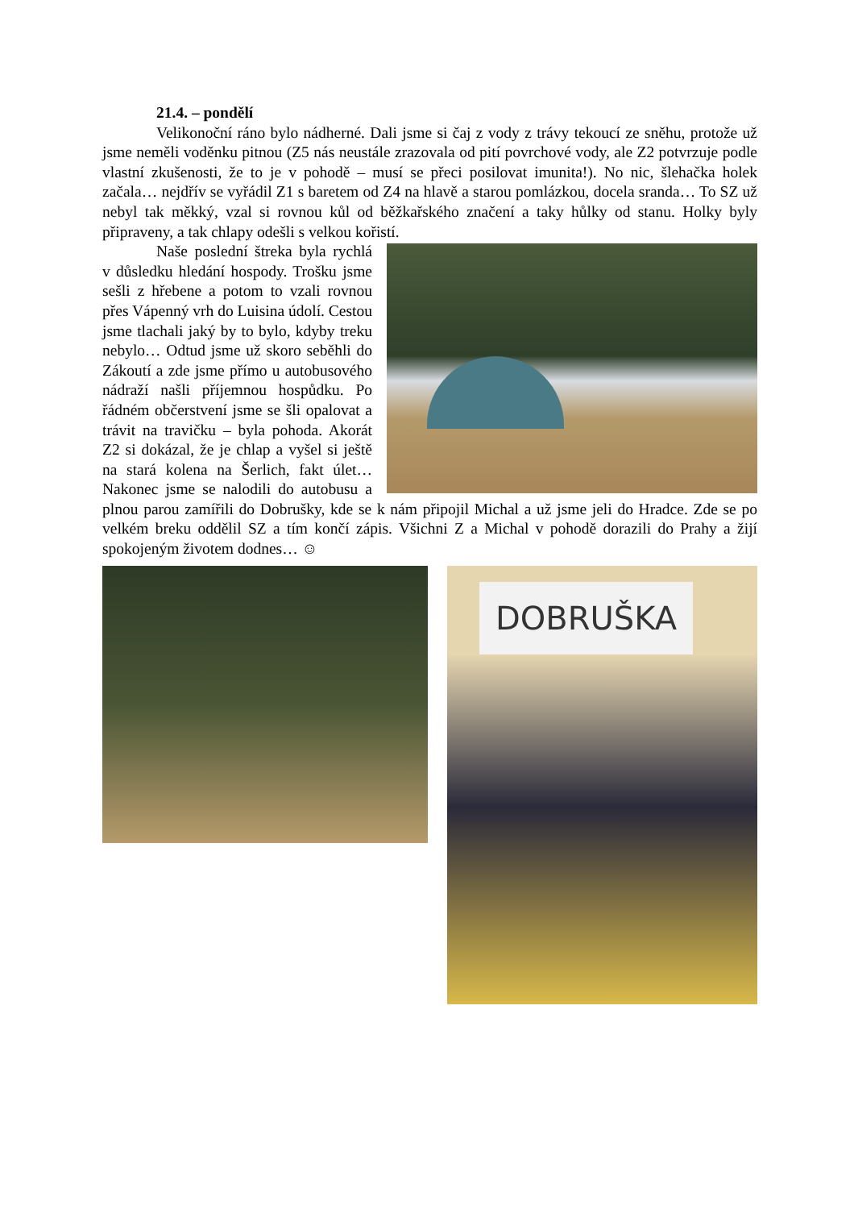21.4. – pondělí
Velikonoční ráno bylo nádherné. Dali jsme si čaj z vody z trávy tekoucí ze sněhu, protože už jsme neměli voděnku pitnou (Z5 nás neustále zrazovala od pití povrchové vody, ale Z2 potvrzuje podle vlastní zkušenosti, že to je v pohodě – musí se přeci posilovat imunita!). No nic, šlehačka holek začala… nejdřív se vyřádil Z1 s baretem od Z4 na hlavě a starou pomlázkou, docela sranda… To SZ už nebyl tak měkký, vzal si rovnou kůl od běžkařského značení a taky hůlky od stanu. Holky byly připraveny, a tak chlapy odešli s velkou kořistí.
Naše poslední štreka byla rychlá v důsledku hledání hospody. Trošku jsme sešli z hřebene a potom to vzali rovnou přes Vápenný vrh do Luisina údolí. Cestou jsme tlachali jaký by to bylo, kdyby treku nebylo… Odtud jsme už skoro seběhli do Zákoutí a zde jsme přímo u autobusového nádraží našli příjemnou hospůdku. Po řádném občerstvení jsme se šli opalovat a trávit na travičku – byla pohoda. Akorát Z2 si dokázal, že je chlap a vyšel si ještě na stará kolena na Šerlich, fakt úlet… Nakonec jsme se nalodili do autobusu a plnou parou zamířili do Dobrušky, kde se k nám připojil Michal a už jsme jeli do Hradce. Zde se po velkém breku oddělil SZ a tím končí zápis. Všichni Z a Michal v pohodě dorazili do Prahy a žijí spokojeným životem dodnes… ☺
DOBRUŠKA